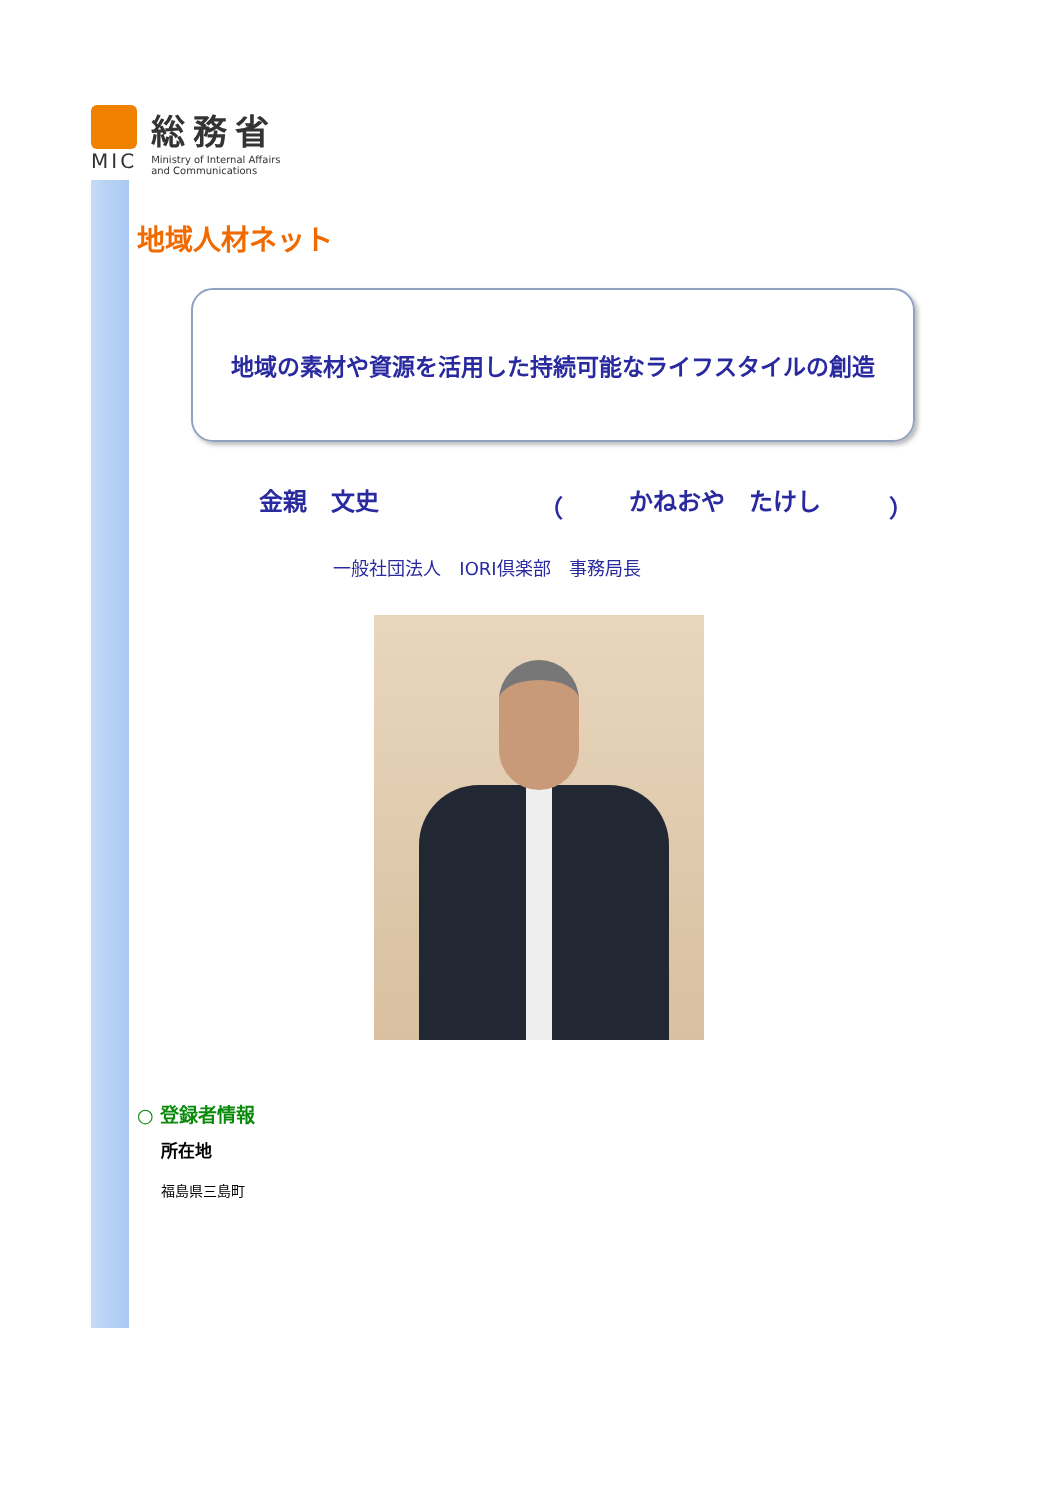MIC
総務省
Ministry of Internal Affairs
and Communications
地域人材ネット
地域の素材や資源を活用した持続可能なライフスタイルの創造
金親　文史 （ かねおや　たけし ）
一般社団法人　IORI倶楽部　事務局長
○ 登録者情報
所在地
福島県三島町